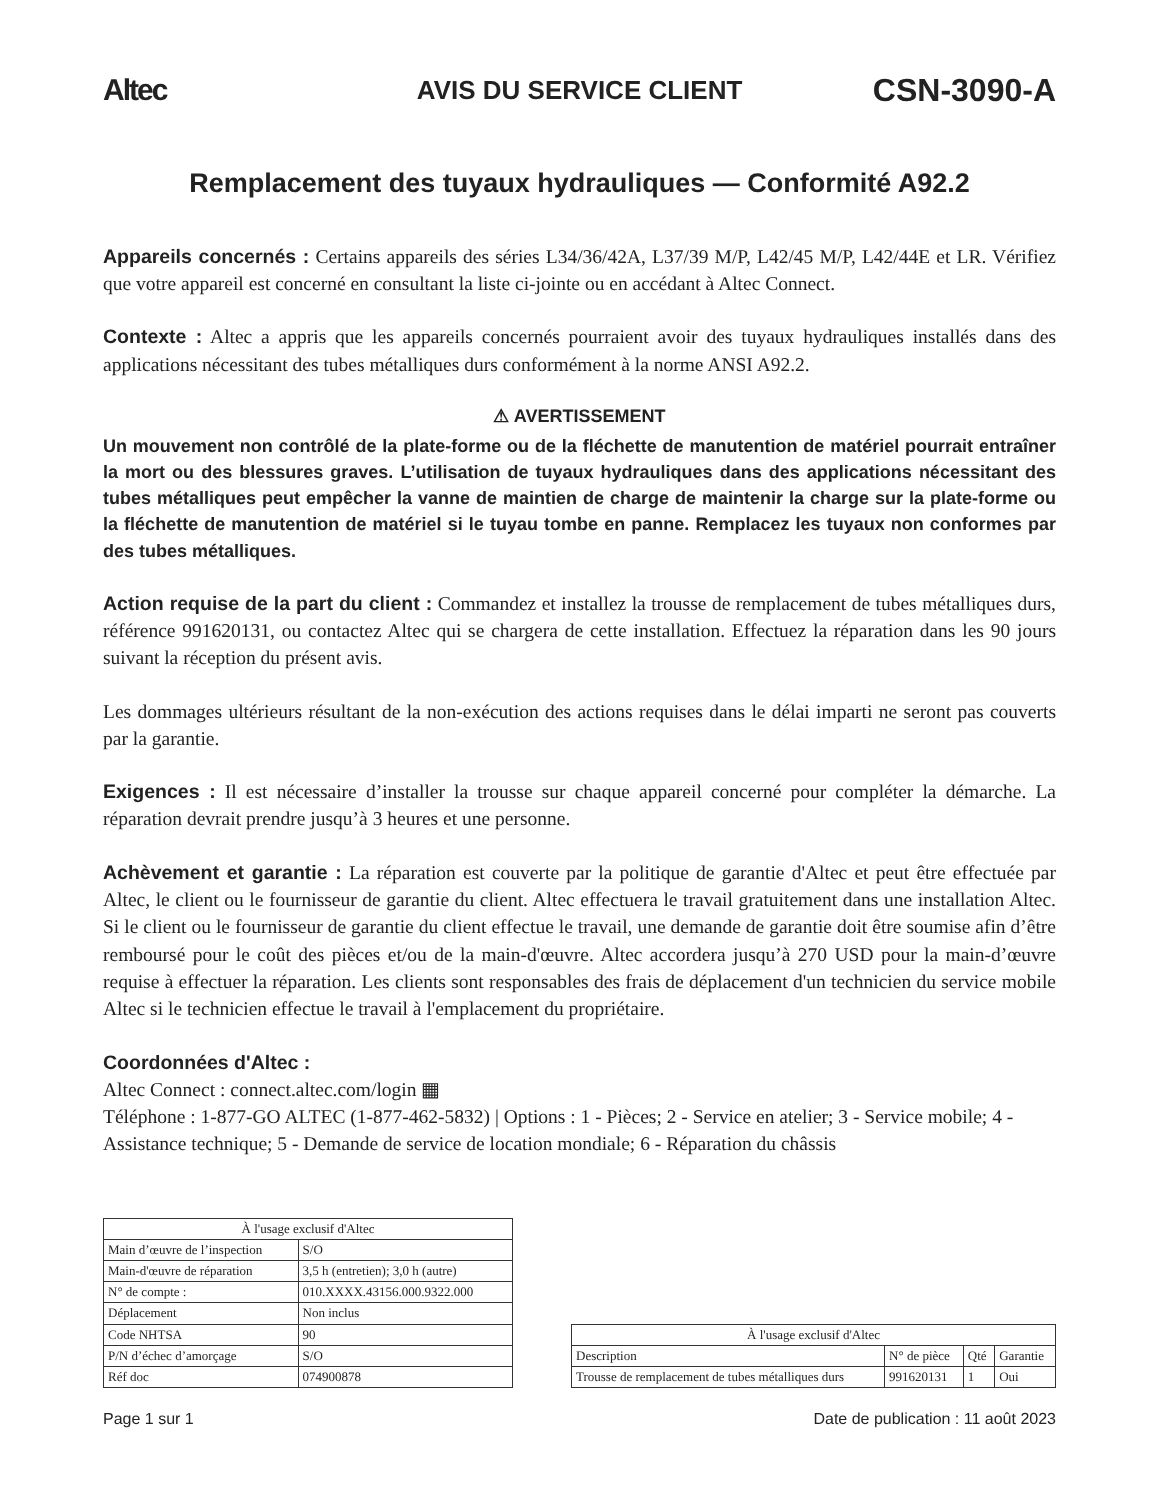Altec AVIS DU SERVICE CLIENT CSN-3090-A
Remplacement des tuyaux hydrauliques — Conformité A92.2
Appareils concernés : Certains appareils des séries L34/36/42A, L37/39 M/P, L42/45 M/P, L42/44E et LR. Vérifiez que votre appareil est concerné en consultant la liste ci-jointe ou en accédant à Altec Connect.
Contexte : Altec a appris que les appareils concernés pourraient avoir des tuyaux hydrauliques installés dans des applications nécessitant des tubes métalliques durs conformément à la norme ANSI A92.2.
⚠ AVERTISSEMENT
Un mouvement non contrôlé de la plate-forme ou de la fléchette de manutention de matériel pourrait entraîner la mort ou des blessures graves. L’utilisation de tuyaux hydrauliques dans des applications nécessitant des tubes métalliques peut empêcher la vanne de maintien de charge de maintenir la charge sur la plate-forme ou la fléchette de manutention de matériel si le tuyau tombe en panne. Remplacez les tuyaux non conformes par des tubes métalliques.
Action requise de la part du client : Commandez et installez la trousse de remplacement de tubes métalliques durs, référence 991620131, ou contactez Altec qui se chargera de cette installation. Effectuez la réparation dans les 90 jours suivant la réception du présent avis.
Les dommages ultérieurs résultant de la non-exécution des actions requises dans le délai imparti ne seront pas couverts par la garantie.
Exigences : Il est nécessaire d’installer la trousse sur chaque appareil concerné pour compléter la démarche. La réparation devrait prendre jusqu’à 3 heures et une personne.
Achèvement et garantie : La réparation est couverte par la politique de garantie d'Altec et peut être effectuée par Altec, le client ou le fournisseur de garantie du client. Altec effectuera le travail gratuitement dans une installation Altec. Si le client ou le fournisseur de garantie du client effectue le travail, une demande de garantie doit être soumise afin d’être remboursé pour le coût des pièces et/ou de la main-d'œuvre. Altec accordera jusqu’à 270 USD pour la main-d’œuvre requise à effectuer la réparation. Les clients sont responsables des frais de déplacement d'un technicien du service mobile Altec si le technicien effectue le travail à l'emplacement du propriétaire.
Coordonnées d'Altec :
Altec Connect : connect.altec.com/login ▦
Téléphone : 1-877-GO ALTEC (1-877-462-5832) | Options : 1 - Pièces; 2 - Service en atelier; 3 - Service mobile; 4 - Assistance technique; 5 - Demande de service de location mondiale; 6 - Réparation du châssis
| À l'usage exclusif d'Altec | |
| --- | --- |
| Main d’œuvre de l’inspection | S/O |
| Main-d'œuvre de réparation | 3,5 h (entretien); 3,0 h (autre) |
| N° de compte : | 010.XXXX.43156.000.9322.000 |
| Déplacement | Non inclus |
| Code NHTSA | 90 |
| P/N d’échec d’amorçage | S/O |
| Réf doc | 074900878 |
| À l'usage exclusif d'Altec | | | |
| --- | --- | --- | --- |
| Description | N° de pièce | Qté | Garantie |
| Trousse de remplacement de tubes métalliques durs | 991620131 | 1 | Oui |
Page 1 sur 1 Date de publication : 11 août 2023